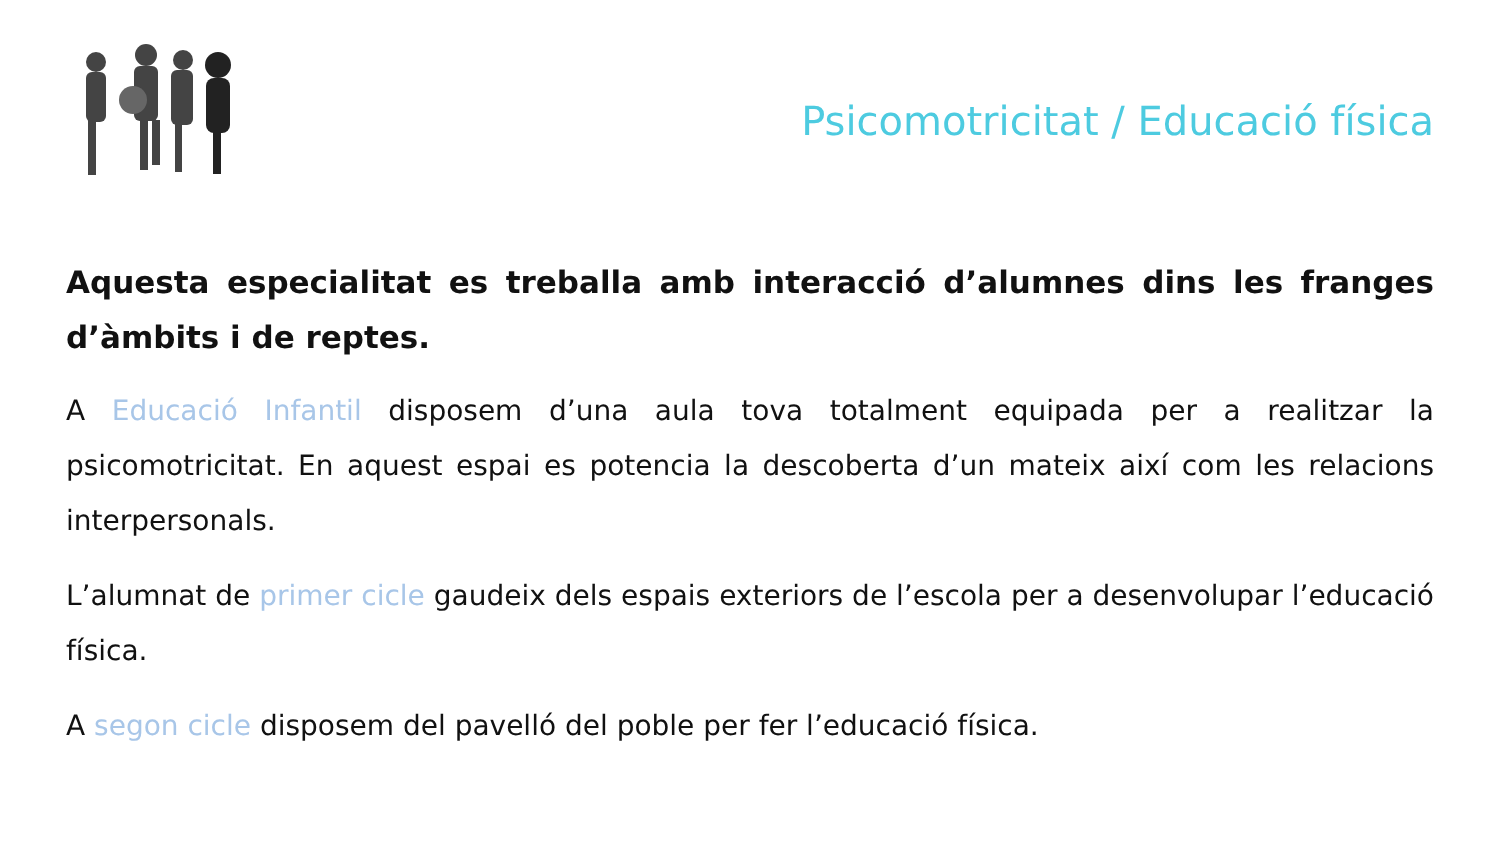Psicomotricitat / Educació física
Aquesta especialitat es treballa amb interacció d’alumnes dins les franges d’àmbits i de reptes.
A Educació Infantil disposem d’una aula tova totalment equipada per a realitzar la psicomotricitat. En aquest espai es potencia la descoberta d’un mateix així com les relacions interpersonals.
L’alumnat de primer cicle gaudeix dels espais exteriors de l’escola per a desenvolupar l’educació física.
A segon cicle disposem del pavelló del poble per fer l’educació física.